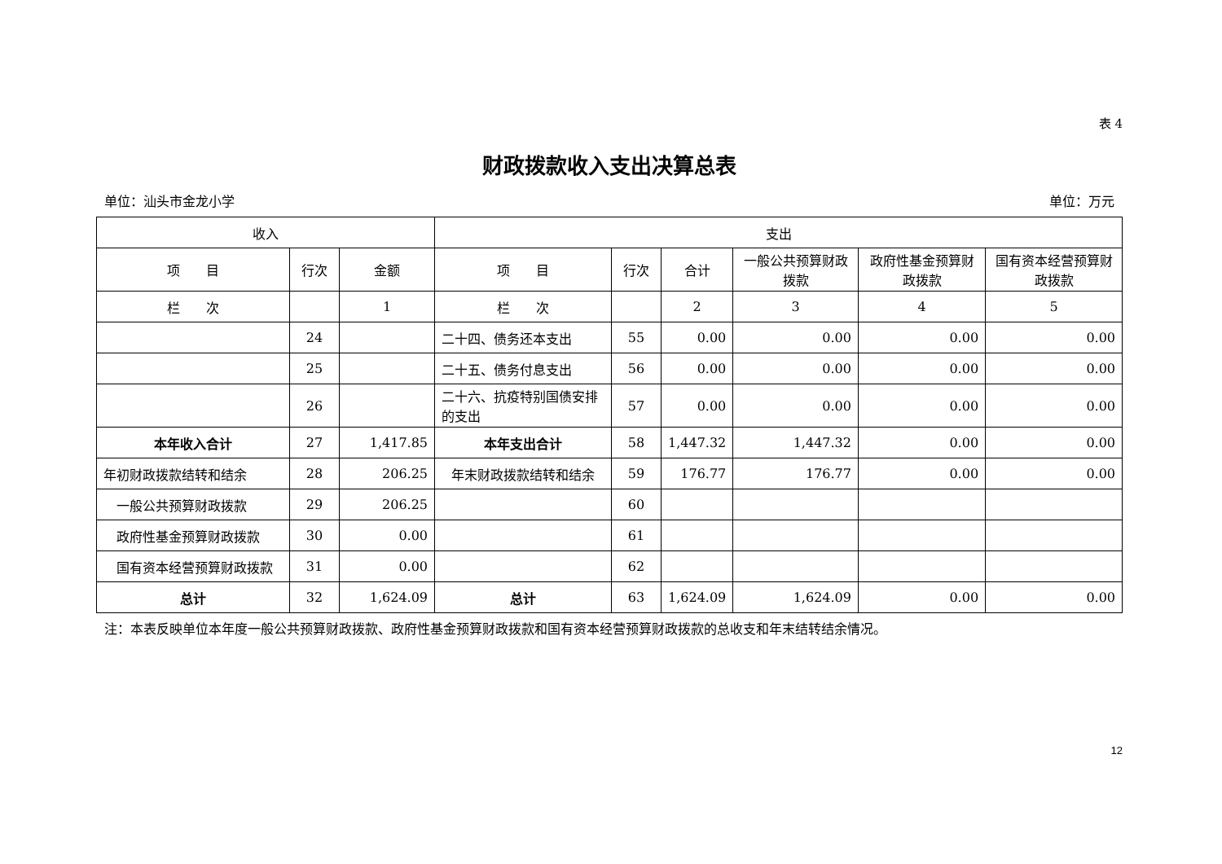表 4
财政拨款收入支出决算总表
单位：汕头市金龙小学 单位：万元
| 收入 | | | 支出 | | | | | |
| --- | --- | --- | --- | --- | --- | --- | --- | --- |
| 项 目 | 行次 | 金额 | 项 目 | 行次 | 合计 | 一般公共预算财政拨款 | 政府性基金预算财政拨款 | 国有资本经营预算财政拨款 |
| 栏 次 | | 1 | 栏 次 | | 2 | 3 | 4 | 5 |
| | 24 | | 二十四、债务还本支出 | 55 | 0.00 | 0.00 | 0.00 | 0.00 |
| | 25 | | 二十五、债务付息支出 | 56 | 0.00 | 0.00 | 0.00 | 0.00 |
| | 26 | | 二十六、抗疫特别国债安排的支出 | 57 | 0.00 | 0.00 | 0.00 | 0.00 |
| 本年收入合计 | 27 | 1,417.85 | 本年支出合计 | 58 | 1,447.32 | 1,447.32 | 0.00 | 0.00 |
| 年初财政拨款结转和结余 | 28 | 206.25 | 年末财政拨款结转和结余 | 59 | 176.77 | 176.77 | 0.00 | 0.00 |
| 一般公共预算财政拨款 | 29 | 206.25 | | 60 | | | | |
| 政府性基金预算财政拨款 | 30 | 0.00 | | 61 | | | | |
| 国有资本经营预算财政拨款 | 31 | 0.00 | | 62 | | | | |
| 总计 | 32 | 1,624.09 | 总计 | 63 | 1,624.09 | 1,624.09 | 0.00 | 0.00 |
注：本表反映单位本年度一般公共预算财政拨款、政府性基金预算财政拨款和国有资本经营预算财政拨款的总收支和年末结转结余情况。
12